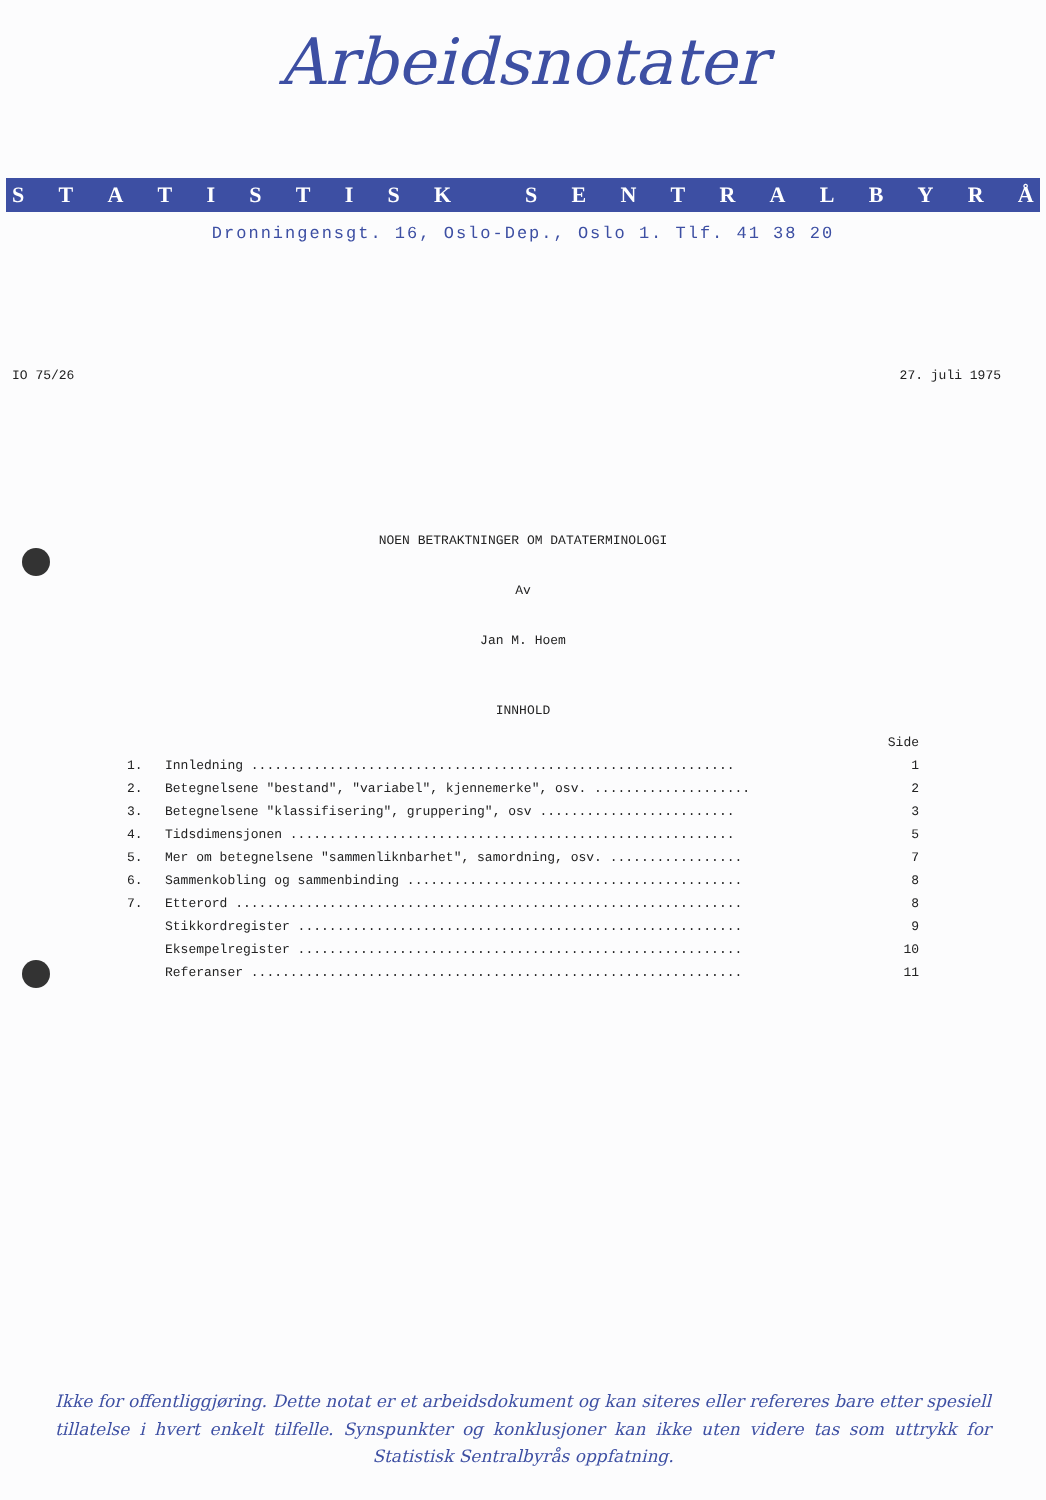Arbeidsnotater
STATISTISK SENTRALBYRÅ
Dronningensgt. 16, Oslo-Dep., Oslo 1. Tlf. 41 38 20
IO 75/26 27. juli 1975
NOEN BETRAKTNINGER OM DATATERMINOLOGI
Av
Jan M. Hoem
INNHOLD
| | | Side |
| 1. | Innledning .............................................................. | 1 |
| 2. | Betegnelsene "bestand", "variabel", kjennemerke", osv. .................... | 2 |
| 3. | Betegnelsene "klassifisering", gruppering", osv ......................... | 3 |
| 4. | Tidsdimensjonen ......................................................... | 5 |
| 5. | Mer om betegnelsene "sammenliknbarhet", samordning, osv. ................. | 7 |
| 6. | Sammenkobling og sammenbinding ........................................... | 8 |
| 7. | Etterord ................................................................. | 8 |
| | Stikkordregister ......................................................... | 9 |
| | Eksempelregister ......................................................... | 10 |
| | Referanser ............................................................... | 11 |
Ikke for offentliggjøring. Dette notat er et arbeidsdokument og kan siteres eller refereres bare etter spesiell tillatelse i hvert enkelt tilfelle. Synspunkter og konklusjoner kan ikke uten videre tas som uttrykk for Statistisk Sentralbyrås oppfatning.